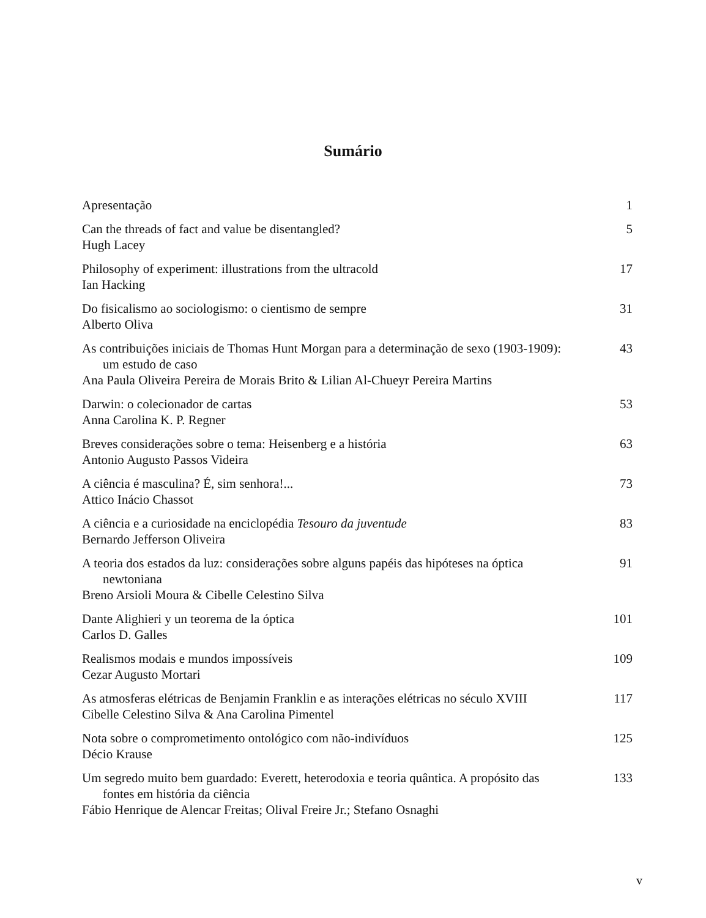Sumário
Apresentação 1
Can the threads of fact and value be disentangled?
Hugh Lacey
5
Philosophy of experiment: illustrations from the ultracold
Ian Hacking
17
Do fisicalismo ao sociologismo: o cientismo de sempre
Alberto Oliva
31
As contribuições iniciais de Thomas Hunt Morgan para a determinação de sexo (1903-1909): um estudo de caso
Ana Paula Oliveira Pereira de Morais Brito & Lilian Al-Chueyr Pereira Martins
43
Darwin: o colecionador de cartas
Anna Carolina K. P. Regner
53
Breves considerações sobre o tema: Heisenberg e a história
Antonio Augusto Passos Videira
63
A ciência é masculina? É, sim senhora!...
Attico Inácio Chassot
73
A ciência e a curiosidade na enciclopédia Tesouro da juventude
Bernardo Jefferson Oliveira
83
A teoria dos estados da luz: considerações sobre alguns papéis das hipóteses na óptica newtoniana
Breno Arsioli Moura & Cibelle Celestino Silva
91
Dante Alighieri y un teorema de la óptica
Carlos D. Galles
101
Realismos modais e mundos impossíveis
Cezar Augusto Mortari
109
As atmosferas elétricas de Benjamin Franklin e as interações elétricas no século XVIII
Cibelle Celestino Silva & Ana Carolina Pimentel
117
Nota sobre o comprometimento ontológico com não-indivíduos
Décio Krause
125
Um segredo muito bem guardado: Everett, heterodoxia e teoria quântica. A propósito das fontes em história da ciência
Fábio Henrique de Alencar Freitas; Olival Freire Jr.; Stefano Osnaghi
133
v